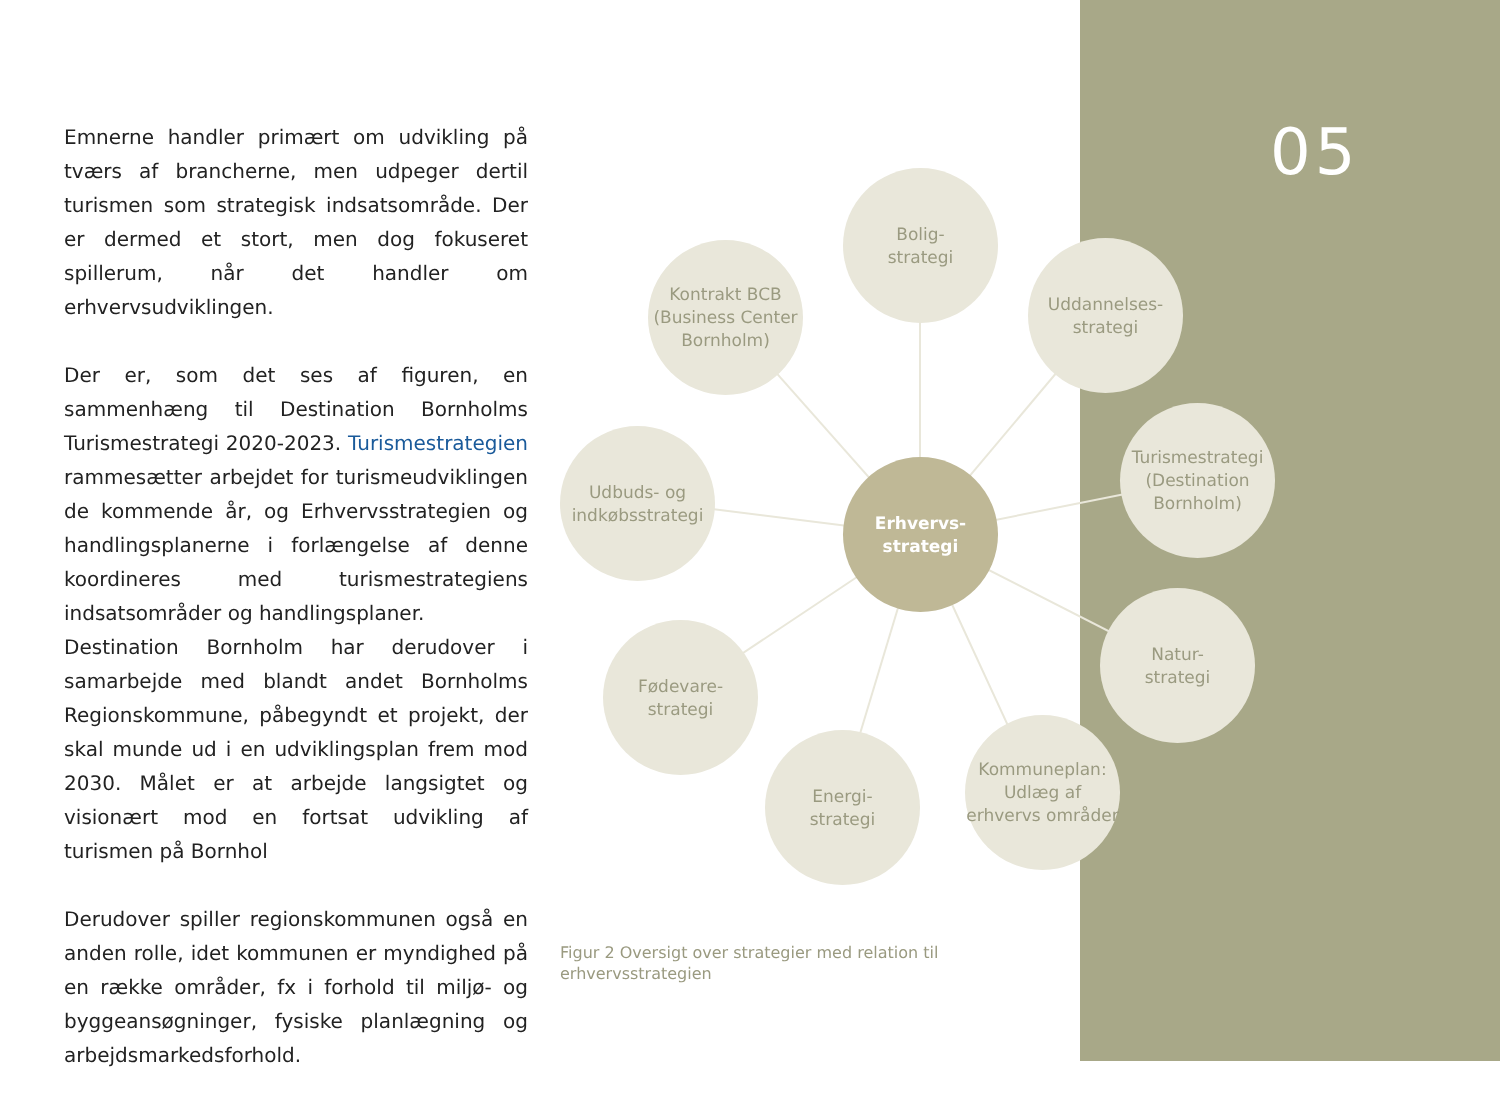05
Emnerne handler primært om udvikling på tværs af brancherne, men udpeger dertil turismen som strategisk indsatsområde. Der er dermed et stort, men dog fokuseret spillerum, når det handler om erhvervsudviklingen.
Der er, som det ses af figuren, en sammenhæng til Destination Bornholms Turismestrategi 2020-2023. Turismestrategien rammesætter arbejdet for turismeudviklingen de kommende år, og Erhvervsstrategien og handlingsplanerne i forlængelse af denne koordineres med turismestrategiens indsatsområder og handlingsplaner.
Destination Bornholm har derudover i samarbejde med blandt andet Bornholms Regionskommune, påbegyndt et projekt, der skal munde ud i en udviklingsplan frem mod 2030. Målet er at arbejde langsigtet og visionært mod en fortsat udvikling af turismen på Bornhol
Derudover spiller regionskommunen også en anden rolle, idet kommunen er myndighed på en række områder, fx i forhold til miljø- og byggeansøgninger, fysiske planlægning og arbejdsmarkedsforhold.
Erhvervs-
strategi
Bolig-
strategi
Kontrakt BCB (Business Center Bornholm)
Uddannelses-
strategi
Turismestrategi (Destination Bornholm)
Udbuds- og indkøbsstrategi
Natur-
strategi
Fødevare-
strategi
Energi-
strategi
Kommuneplan: Udlæg af erhvervs områder
Figur 2 Oversigt over strategier med relation til erhvervsstrategien